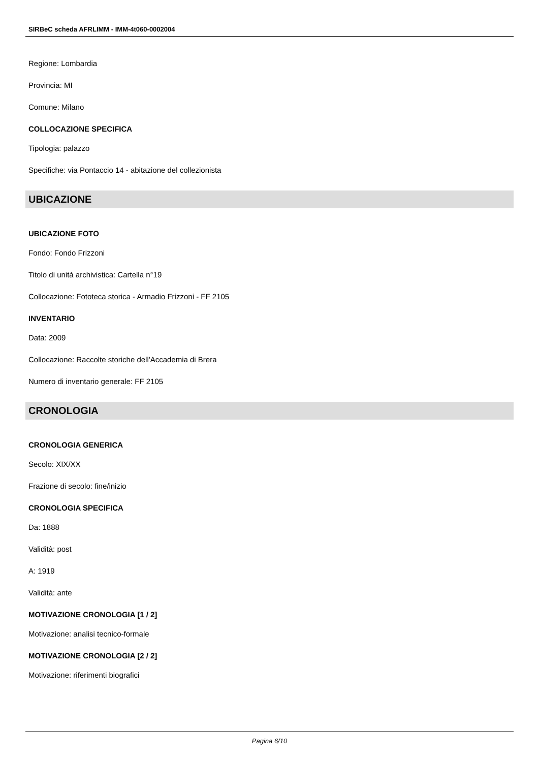SIRBeC scheda AFRLIMM - IMM-4t060-0002004
Regione: Lombardia
Provincia: MI
Comune: Milano
COLLOCAZIONE SPECIFICA
Tipologia: palazzo
Specifiche: via Pontaccio 14 - abitazione del collezionista
UBICAZIONE
UBICAZIONE FOTO
Fondo: Fondo Frizzoni
Titolo di unità archivistica: Cartella n°19
Collocazione: Fototeca storica - Armadio Frizzoni - FF 2105
INVENTARIO
Data: 2009
Collocazione: Raccolte storiche dell'Accademia di Brera
Numero di inventario generale: FF 2105
CRONOLOGIA
CRONOLOGIA GENERICA
Secolo: XIX/XX
Frazione di secolo: fine/inizio
CRONOLOGIA SPECIFICA
Da: 1888
Validità: post
A: 1919
Validità: ante
MOTIVAZIONE CRONOLOGIA [1 / 2]
Motivazione: analisi tecnico-formale
MOTIVAZIONE CRONOLOGIA [2 / 2]
Motivazione: riferimenti biografici
Pagina 6/10